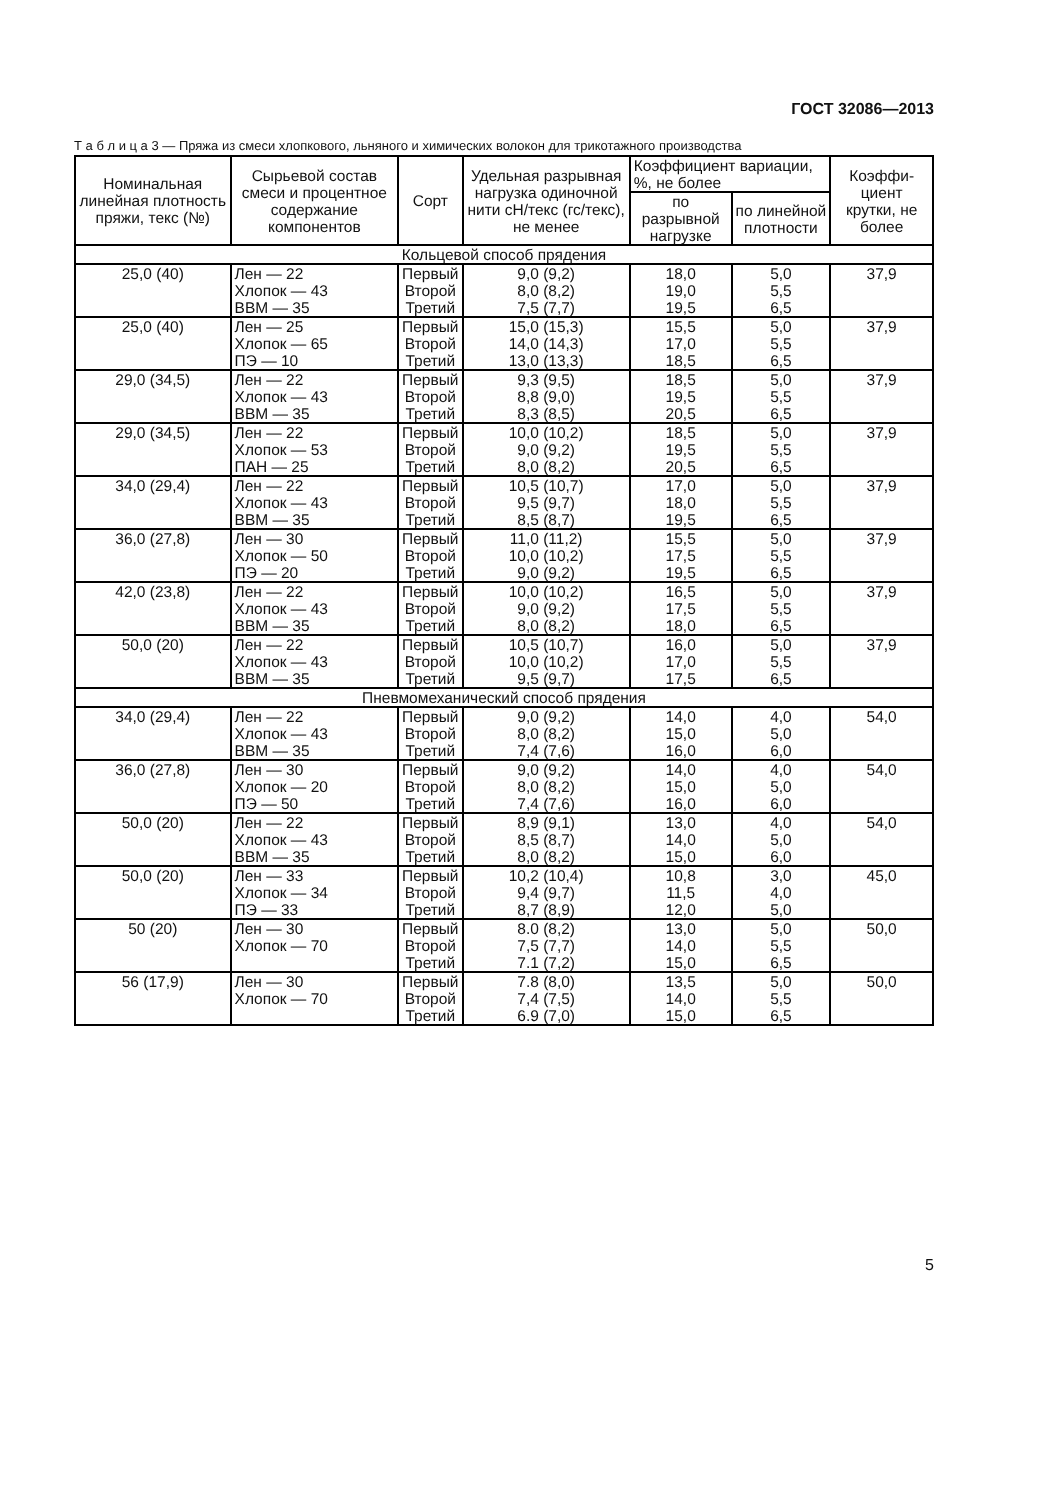ГОСТ 32086—2013
Т а б л и ц а 3 — Пряжа из смеси хлопкового, льняного и химических волокон для трикотажного производства
| Номинальная линейная плотность пряжи, текс (№) | Сырьевой состав смеси и процентное содержание компонентов | Сорт | Удельная разрывная нагрузка одиночной нити сН/текс (гс/текс), не менее | Коэффициент вариации, %, не более | | Коэффи-циент крутки, не более |
| --- | --- | --- | --- | --- | --- | --- |
| | | | | по разрывной нагрузке | по линейной плотности | |
| Кольцевой способ прядения | | | | | | |
| 25,0 (40) | Лен — 22 Хлопок — 43 ВВМ — 35 | Первый Второй Третий | 9,0 (9,2) 8,0 (8,2) 7,5 (7,7) | 18,0 19,0 19,5 | 5,0 5,5 6,5 | 37,9 |
| 25,0 (40) | Лен — 25 Хлопок — 65 ПЭ — 10 | Первый Второй Третий | 15,0 (15,3) 14,0 (14,3) 13,0 (13,3) | 15,5 17,0 18,5 | 5,0 5,5 6,5 | 37,9 |
| 29,0 (34,5) | Лен — 22 Хлопок — 43 ВВМ — 35 | Первый Второй Третий | 9,3 (9,5) 8,8 (9,0) 8,3 (8,5) | 18,5 19,5 20,5 | 5,0 5,5 6,5 | 37,9 |
| 29,0 (34,5) | Лен — 22 Хлопок — 53 ПАН — 25 | Первый Второй Третий | 10,0 (10,2) 9,0 (9,2) 8,0 (8,2) | 18,5 19,5 20,5 | 5,0 5,5 6,5 | 37,9 |
| 34,0 (29,4) | Лен — 22 Хлопок — 43 ВВМ — 35 | Первый Второй Третий | 10,5 (10,7) 9,5 (9,7) 8,5 (8,7) | 17,0 18,0 19,5 | 5,0 5,5 6,5 | 37,9 |
| 36,0 (27,8) | Лен — 30 Хлопок — 50 ПЭ — 20 | Первый Второй Третий | 11,0 (11,2) 10,0 (10,2) 9,0 (9,2) | 15,5 17,5 19,5 | 5,0 5,5 6,5 | 37,9 |
| 42,0 (23,8) | Лен — 22 Хлопок — 43 ВВМ — 35 | Первый Второй Третий | 10,0 (10,2) 9,0 (9,2) 8,0 (8,2) | 16,5 17,5 18,0 | 5,0 5,5 6,5 | 37,9 |
| 50,0 (20) | Лен — 22 Хлопок — 43 ВВМ — 35 | Первый Второй Третий | 10,5 (10,7) 10,0 (10,2) 9,5 (9,7) | 16,0 17,0 17,5 | 5,0 5,5 6,5 | 37,9 |
| Пневмомеханический способ прядения | | | | | | |
| 34,0 (29,4) | Лен — 22 Хлопок — 43 ВВМ — 35 | Первый Второй Третий | 9,0 (9,2) 8,0 (8,2) 7,4 (7,6) | 14,0 15,0 16,0 | 4,0 5,0 6,0 | 54,0 |
| 36,0 (27,8) | Лен — 30 Хлопок — 20 ПЭ — 50 | Первый Второй Третий | 9,0 (9,2) 8,0 (8,2) 7,4 (7,6) | 14,0 15,0 16,0 | 4,0 5,0 6,0 | 54,0 |
| 50,0 (20) | Лен — 22 Хлопок — 43 ВВМ — 35 | Первый Второй Третий | 8,9 (9,1) 8,5 (8,7) 8,0 (8,2) | 13,0 14,0 15,0 | 4,0 5,0 6,0 | 54,0 |
| 50,0 (20) | Лен — 33 Хлопок — 34 ПЭ — 33 | Первый Второй Третий | 10,2 (10,4) 9,4 (9,7) 8,7 (8,9) | 10,8 11,5 12,0 | 3,0 4,0 5,0 | 45,0 |
| 50 (20) | Лен — 30 Хлопок — 70 | Первый Второй Третий | 8.0 (8,2) 7,5 (7,7) 7.1 (7,2) | 13,0 14,0 15,0 | 5,0 5,5 6,5 | 50,0 |
| 56 (17,9) | Лен — 30 Хлопок — 70 | Первый Второй Третий | 7.8 (8,0) 7,4 (7,5) 6.9 (7,0) | 13,5 14,0 15,0 | 5,0 5,5 6,5 | 50,0 |
5